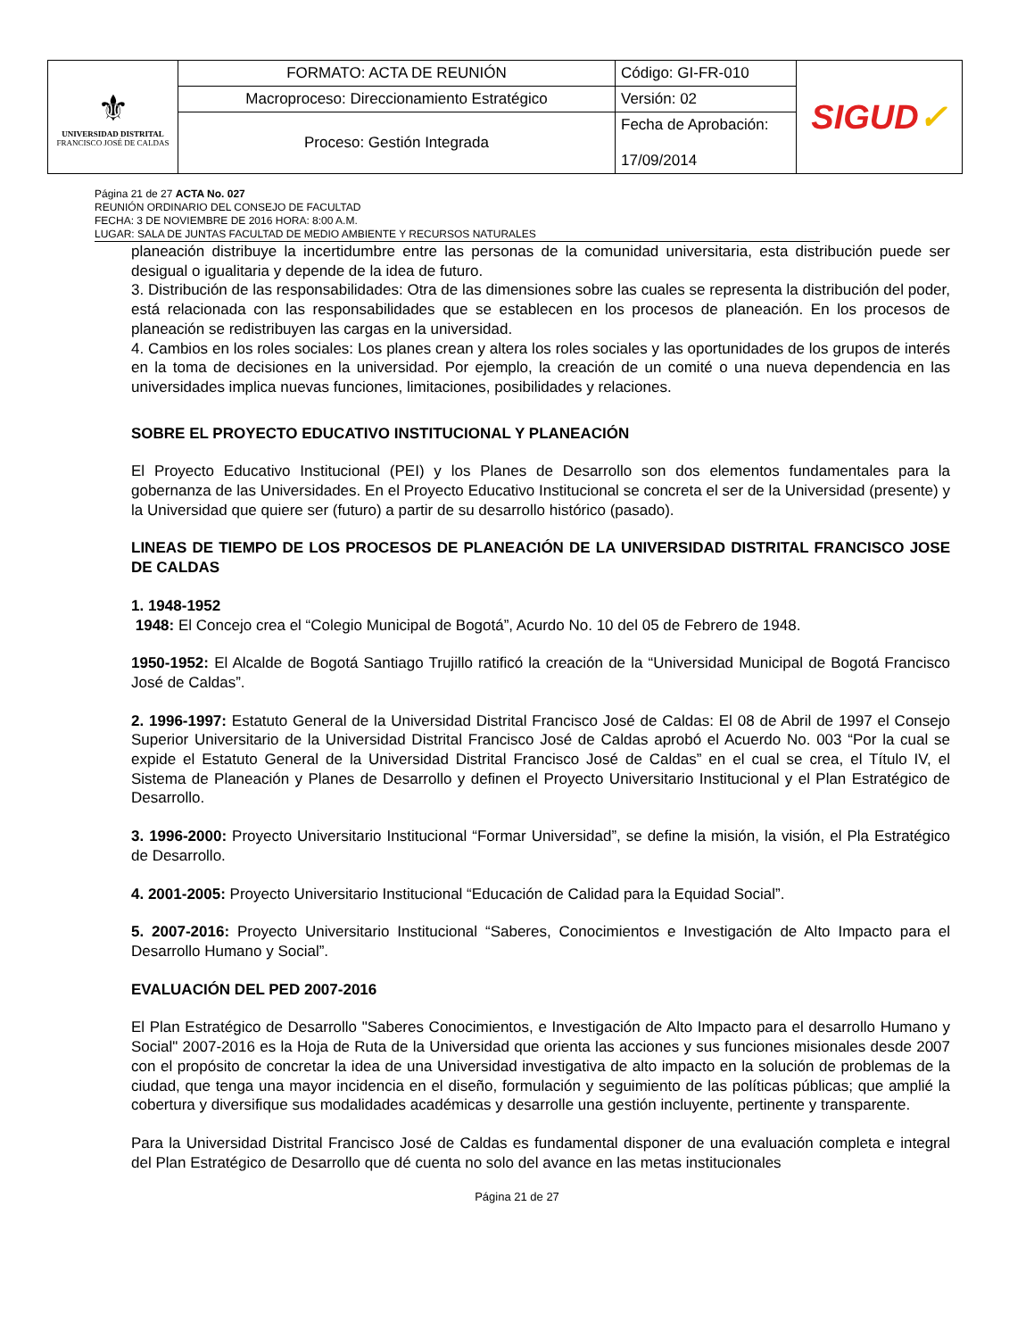| ⚜ UNIVERSIDAD DISTRITAL FRANCISCO JOSÉ DE CALDAS | FORMATO: ACTA DE REUNIÓN | Código: GI-FR-010 | SIGUD ✓ |
| | Macroproceso: Direccionamiento Estratégico | Versión: 02 | |
| | Proceso: Gestión Integrada | Fecha de Aprobación: 17/09/2014 | |
Página 21 de 27 ACTA No. 027
REUNIÓN ORDINARIO DEL CONSEJO DE FACULTAD
FECHA: 3 DE NOVIEMBRE DE 2016 HORA: 8:00 A.M.
LUGAR: SALA DE JUNTAS FACULTAD DE MEDIO AMBIENTE Y RECURSOS NATURALES
planeación distribuye la incertidumbre entre las personas de la comunidad universitaria, esta distribución puede ser desigual o igualitaria y depende de la idea de futuro.
3. Distribución de las responsabilidades: Otra de las dimensiones sobre las cuales se representa la distribución del poder, está relacionada con las responsabilidades que se establecen en los procesos de planeación. En los procesos de planeación se redistribuyen las cargas en la universidad.
4. Cambios en los roles sociales: Los planes crean y altera los roles sociales y las oportunidades de los grupos de interés en la toma de decisiones en la universidad. Por ejemplo, la creación de un comité o una nueva dependencia en las universidades implica nuevas funciones, limitaciones, posibilidades y relaciones.
SOBRE EL PROYECTO EDUCATIVO INSTITUCIONAL Y PLANEACIÓN
El Proyecto Educativo Institucional (PEI) y los Planes de Desarrollo son dos elementos fundamentales para la gobernanza de las Universidades. En el Proyecto Educativo Institucional se concreta el ser de la Universidad (presente) y la Universidad que quiere ser (futuro) a partir de su desarrollo histórico (pasado).
LINEAS DE TIEMPO DE LOS PROCESOS DE PLANEACIÓN DE LA UNIVERSIDAD DISTRITAL FRANCISCO JOSE DE CALDAS
1. 1948-1952
1948: El Concejo crea el “Colegio Municipal de Bogotá”, Acurdo No. 10 del 05 de Febrero de 1948.
1950-1952: El Alcalde de Bogotá Santiago Trujillo ratificó la creación de la “Universidad Municipal de Bogotá Francisco José de Caldas”.
2. 1996-1997: Estatuto General de la Universidad Distrital Francisco José de Caldas: El 08 de Abril de 1997 el Consejo Superior Universitario de la Universidad Distrital Francisco José de Caldas aprobó el Acuerdo No. 003 “Por la cual se expide el Estatuto General de la Universidad Distrital Francisco José de Caldas” en el cual se crea, el Título IV, el Sistema de Planeación y Planes de Desarrollo y definen el Proyecto Universitario Institucional y el Plan Estratégico de Desarrollo.
3. 1996-2000: Proyecto Universitario Institucional “Formar Universidad”, se define la misión, la visión, el Pla Estratégico de Desarrollo.
4. 2001-2005: Proyecto Universitario Institucional “Educación de Calidad para la Equidad Social”.
5. 2007-2016: Proyecto Universitario Institucional “Saberes, Conocimientos e Investigación de Alto Impacto para el Desarrollo Humano y Social”.
EVALUACIÓN DEL PED 2007-2016
El Plan Estratégico de Desarrollo "Saberes Conocimientos, e Investigación de Alto Impacto para el desarrollo Humano y Social" 2007-2016 es la Hoja de Ruta de la Universidad que orienta las acciones y sus funciones misionales desde 2007 con el propósito de concretar la idea de una Universidad investigativa de alto impacto en la solución de problemas de la ciudad, que tenga una mayor incidencia en el diseño, formulación y seguimiento de las políticas públicas; que amplié la cobertura y diversifique sus modalidades académicas y desarrolle una gestión incluyente, pertinente y transparente.
Para la Universidad Distrital Francisco José de Caldas es fundamental disponer de una evaluación completa e integral del Plan Estratégico de Desarrollo que dé cuenta no solo del avance en las metas institucionales
Página 21 de 27